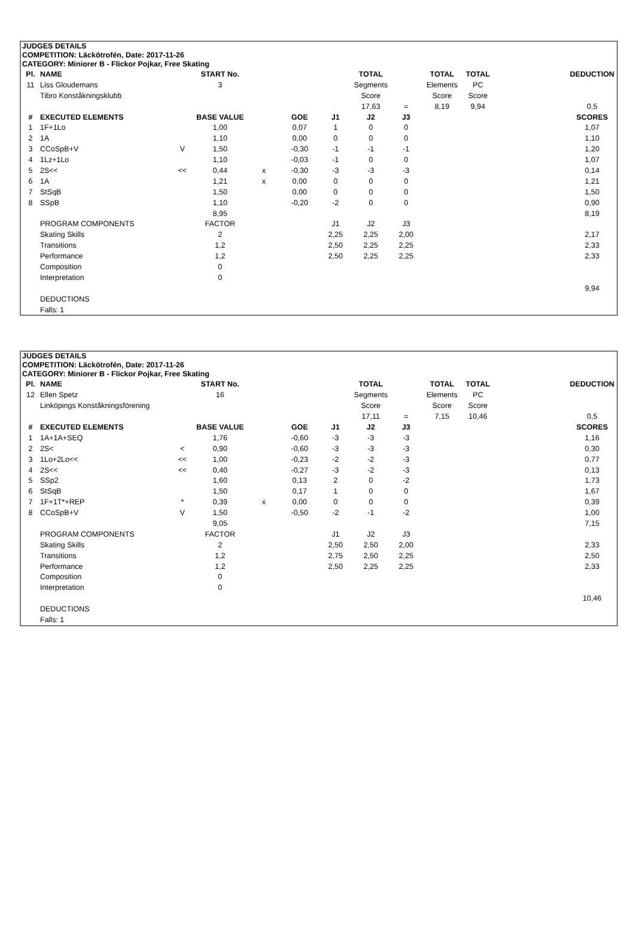JUDGES DETAILS
COMPETITION: Läckötrofén, Date: 2017-11-26
CATEGORY: Miniorer B - Flickor Pojkar, Free Skating
| Pl. | NAME | | START No. | | | | TOTAL | | TOTAL | TOTAL | | DEDUCTION |
| 11 | Liss Gloudemans | | 3 | | | | Segments | | Elements | PC | | |
| | Tibro Konståkningsklubb | | | | | | Score | | Score | Score | | |
| | | | | | | | 17,63 | = | 8,19 | 9,94 | | 0,5 |
| # | EXECUTED ELEMENTS | | BASE VALUE | | GOE | J1 | J2 | J3 | | | | SCORES |
| 1 | 1F+1Lo | | 1,00 | | 0,07 | 1 | 0 | 0 | | | | 1,07 |
| 2 | 1A | | 1,10 | | 0,00 | 0 | 0 | 0 | | | | 1,10 |
| 3 | CCoSpB+V | V | 1,50 | | -0,30 | -1 | -1 | -1 | | | | 1,20 |
| 4 | 1Lz+1Lo | | 1,10 | | -0,03 | -1 | 0 | 0 | | | | 1,07 |
| 5 | 2S<< | << | 0,44 | x | -0,30 | -3 | -3 | -3 | | | | 0,14 |
| 6 | 1A | | 1,21 | x | 0,00 | 0 | 0 | 0 | | | | 1,21 |
| 7 | StSqB | | 1,50 | | 0,00 | 0 | 0 | 0 | | | | 1,50 |
| 8 | SSpB | | 1,10 | | -0,20 | -2 | 0 | 0 | | | | 0,90 |
| | | | 8,95 | | | | | | | | | 8,19 |
| | PROGRAM COMPONENTS | | FACTOR | | | J1 | J2 | J3 | | | | |
| | Skating Skills | | 2 | | | 2,25 | 2,25 | 2,00 | | | | 2,17 |
| | Transitions | | 1,2 | | | 2,50 | 2,25 | 2,25 | | | | 2,33 |
| | Performance | | 1,2 | | | 2,50 | 2,25 | 2,25 | | | | 2,33 |
| | Composition | | 0 | | | | | | | | | |
| | Interpretation | | 0 | | | | | | | | | |
| | | | | | | | | | | | | 9,94 |
| | DEDUCTIONS | | | | | | | | | | | |
| | Falls: 1 | | | | | | | | | | | |
JUDGES DETAILS
COMPETITION: Läckötrofén, Date: 2017-11-26
CATEGORY: Miniorer B - Flickor Pojkar, Free Skating
| Pl. | NAME | | START No. | | | | TOTAL | | TOTAL | TOTAL | | DEDUCTION |
| 12 | Ellen Spetz | | 16 | | | | Segments | | Elements | PC | | |
| | Linköpings Konståkningsförening | | | | | | Score | | Score | Score | | |
| | | | | | | | 17,11 | = | 7,15 | 10,46 | | 0,5 |
| # | EXECUTED ELEMENTS | | BASE VALUE | | GOE | J1 | J2 | J3 | | | | SCORES |
| 1 | 1A+1A+SEQ | | 1,76 | | -0,60 | -3 | -3 | -3 | | | | 1,16 |
| 2 | 2S< | < | 0,90 | | -0,60 | -3 | -3 | -3 | | | | 0,30 |
| 3 | 1Lo+2Lo<< | << | 1,00 | | -0,23 | -2 | -2 | -3 | | | | 0,77 |
| 4 | 2S<< | << | 0,40 | | -0,27 | -3 | -2 | -3 | | | | 0,13 |
| 5 | SSp2 | | 1,60 | | 0,13 | 2 | 0 | -2 | | | | 1,73 |
| 6 | StSqB | | 1,50 | | 0,17 | 1 | 0 | 0 | | | | 1,67 |
| 7 | 1F+1T*+REP | * | 0,39 | x | 0,00 | 0 | 0 | 0 | | | | 0,39 |
| 8 | CCoSpB+V | V | 1,50 | | -0,50 | -2 | -1 | -2 | | | | 1,00 |
| | | | 9,05 | | | | | | | | | 7,15 |
| | PROGRAM COMPONENTS | | FACTOR | | | J1 | J2 | J3 | | | | |
| | Skating Skills | | 2 | | | 2,50 | 2,50 | 2,00 | | | | 2,33 |
| | Transitions | | 1,2 | | | 2,75 | 2,50 | 2,25 | | | | 2,50 |
| | Performance | | 1,2 | | | 2,50 | 2,25 | 2,25 | | | | 2,33 |
| | Composition | | 0 | | | | | | | | | |
| | Interpretation | | 0 | | | | | | | | | |
| | | | | | | | | | | | | 10,46 |
| | DEDUCTIONS | | | | | | | | | | | |
| | Falls: 1 | | | | | | | | | | | |